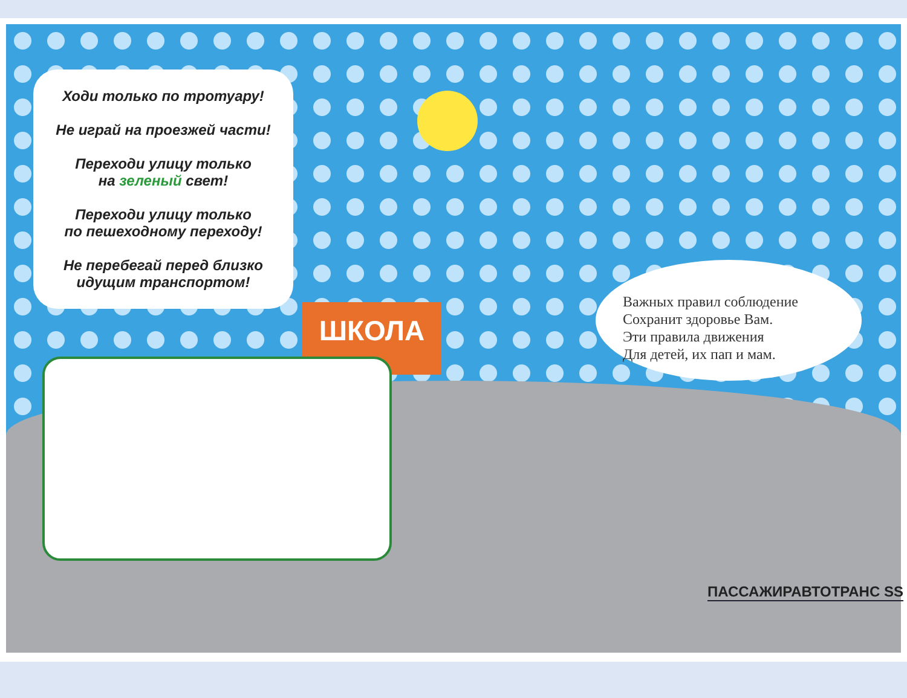ШКОЛА
Ходи только по тротуару!
Не играй на проезжей части!
Переходи улицу только
на зеленый свет!
Переходи улицу только
по пешеходному переходу!
Не перебегай перед близко
идущим транспортом!
Важных правил соблюдение
Сохранит здоровье Вам.
Эти правила движения
Для детей, их пап и мам.
ПАССАЖИРАВТОТРАНС SS